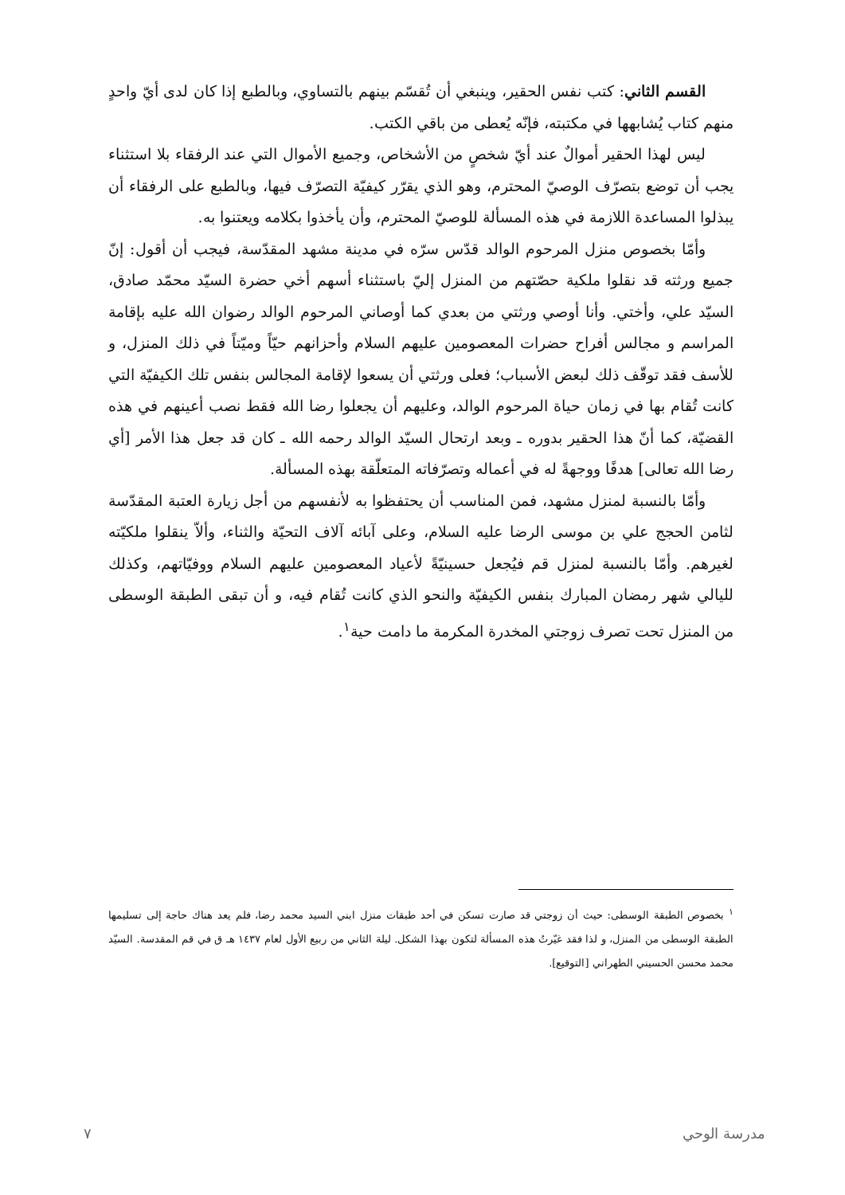القسم الثاني: كتب نفس الحقير، وينبغي أن تُقسّم بينهم بالتساوي، وبالطبع إذا كان لدى أيّ واحدٍ منهم كتاب يُشابهها في مكتبته، فإنّه يُعطى من باقي الكتب.
ليس لهذا الحقير أموالٌ عند أيّ شخصٍ من الأشخاص، وجميع الأموال التي عند الرفقاء بلا استثناء يجب أن توضع بتصرّف الوصيّ المحترم، وهو الذي يقرّر كيفيّة التصرّف فيها، وبالطبع على الرفقاء أن يبذلوا المساعدة اللازمة في هذه المسألة للوصيّ المحترم، وأن يأخذوا بكلامه ويعتنوا به.
وأمّا بخصوص منزل المرحوم الوالد قدّس سرّه في مدينة مشهد المقدّسة، فيجب أن أقول: إنّ جميع ورثته قد نقلوا ملكية حصّتهم من المنزل إليّ باستثناء أسهم أخي حضرة السيّد محمّد صادق، السيّد علي، وأختي. وأنا أوصي ورثتي من بعدي كما أوصاني المرحوم الوالد رضوان الله عليه بإقامة المراسم و مجالس أفراح حضرات المعصومين عليهم السلام وأحزانهم حيّاً وميّتاً في ذلك المنزل، و للأسف فقد توقّف ذلك لبعض الأسباب؛ فعلى ورثتي أن يسعوا لإقامة المجالس بنفس تلك الكيفيّة التي كانت تُقام بها في زمان حياة المرحوم الوالد، وعليهم أن يجعلوا رضا الله فقط نصب أعينهم في هذه القضيّة، كما أنّ هذا الحقير بدوره ـ وبعد ارتحال السيّد الوالد رحمه الله ـ كان قد جعل هذا الأمر [أي رضا الله تعالى] هدفًا ووجهةً له في أعماله وتصرّفاته المتعلّقة بهذه المسألة.
وأمّا بالنسبة لمنزل مشهد، فمن المناسب أن يحتفظوا به لأنفسهم من أجل زيارة العتبة المقدّسة لثامن الحجج علي بن موسى الرضا عليه السلام، وعلى آبائه آلاف التحيّة والثناء، وألاّ ينقلوا ملكيّته لغيرهم. وأمّا بالنسبة لمنزل قم فيُجعل حسينيّةً لأعياد المعصومين عليهم السلام ووفيّاتهم، وكذلك لليالي شهر رمضان المبارك بنفس الكيفيّة والنحو الذي كانت تُقام فيه، و أن تبقى الطبقة الوسطى من المنزل تحت تصرف زوجتي المخدرة المكرمة ما دامت حية<sup>١</sup>.
<sup>١</sup> بخصوص الطبقة الوسطى: حيث أن زوجتي قد صارت تسكن في أحد طبقات منزل ابني السيد محمد رضا، فلم يعد هناك حاجة إلى تسليمها الطبقة الوسطى من المنزل، و لذا فقد غيّرتُ هذه المسألة لتكون بهذا الشكل. ليلة الثاني من ربيع الأول لعام ١٤٣٧ هـ ق في قم المقدسة. السيّد محمد محسن الحسيني الطهراني [التوقيع].
مدرسة الوحي ٧